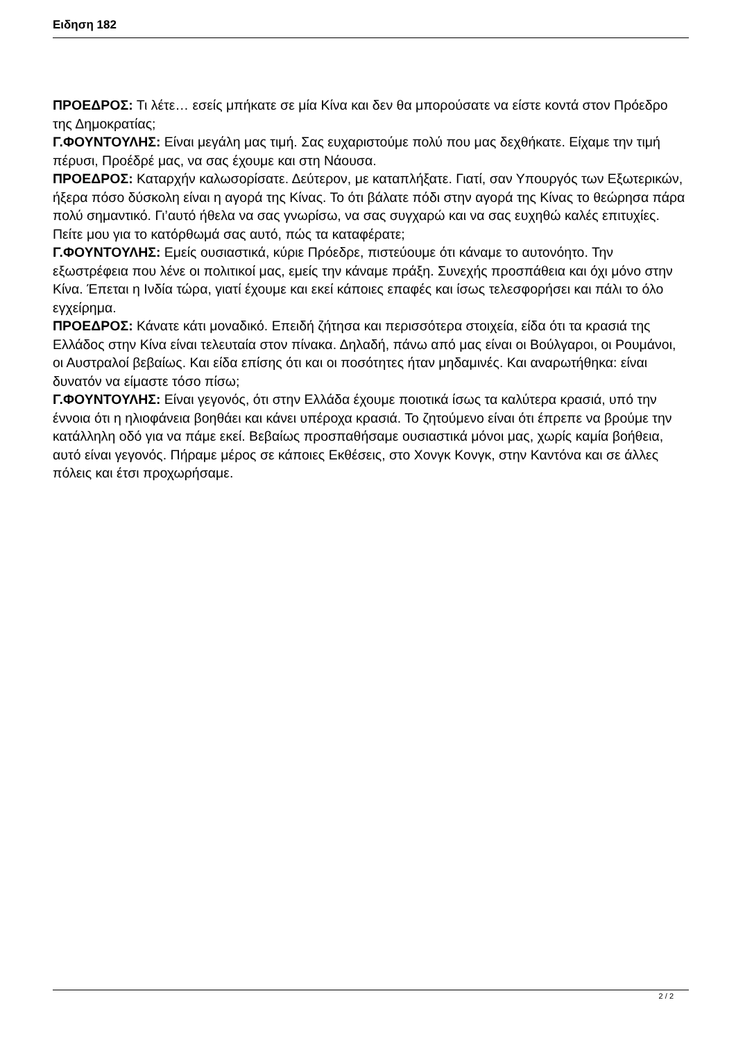Ειδηση 182
ΠΡΟΕΔΡΟΣ: Τι λέτε… εσείς μπήκατε σε μία Κίνα και δεν θα μπορούσατε να είστε κοντά στον Πρόεδρο της Δημοκρατίας;
Γ.ΦΟΥΝΤΟΥΛΗΣ: Είναι μεγάλη μας τιμή. Σας ευχαριστούμε πολύ που μας δεχθήκατε. Είχαμε την τιμή πέρυσι, Προέδρέ μας, να σας έχουμε και στη Νάουσα.
ΠΡΟΕΔΡΟΣ: Καταρχήν καλωσορίσατε. Δεύτερον, με καταπλήξατε. Γιατί, σαν Υπουργός των Εξωτερικών, ήξερα πόσο δύσκολη είναι η αγορά της Κίνας. Το ότι βάλατε πόδι στην αγορά της Κίνας το θεώρησα πάρα πολύ σημαντικό. Γι’αυτό ήθελα να σας γνωρίσω, να σας συγχαρώ και να σας ευχηθώ καλές επιτυχίες. Πείτε μου για το κατόρθωμά σας αυτό, πώς τα καταφέρατε;
Γ.ΦΟΥΝΤΟΥΛΗΣ: Εμείς ουσιαστικά, κύριε Πρόεδρε, πιστεύουμε ότι κάναμε το αυτονόητο. Την εξωστρέφεια που λένε οι πολιτικοί μας, εμείς την κάναμε πράξη. Συνεχής προσπάθεια και όχι μόνο στην Κίνα. Έπεται η Ινδία τώρα, γιατί έχουμε και εκεί κάποιες επαφές και ίσως τελεσφορήσει και πάλι το όλο εγχείρημα.
ΠΡΟΕΔΡΟΣ: Κάνατε κάτι μοναδικό. Επειδή ζήτησα και περισσότερα στοιχεία, είδα ότι τα κρασιά της Ελλάδος στην Κίνα είναι τελευταία στον πίνακα. Δηλαδή, πάνω από μας είναι οι Βούλγαροι, οι Ρουμάνοι, οι Αυστραλοί βεβαίως. Και είδα επίσης ότι και οι ποσότητες ήταν μηδαμινές. Και αναρωτήθηκα: είναι δυνατόν να είμαστε τόσο πίσω;
Γ.ΦΟΥΝΤΟΥΛΗΣ: Είναι γεγονός, ότι στην Ελλάδα έχουμε ποιοτικά ίσως τα καλύτερα κρασιά, υπό την έννοια ότι η ηλιοφάνεια βοηθάει και κάνει υπέροχα κρασιά. Το ζητούμενο είναι ότι έπρεπε να βρούμε την κατάλληλη οδό για να πάμε εκεί. Βεβαίως προσπαθήσαμε ουσιαστικά μόνοι μας, χωρίς καμία βοήθεια, αυτό είναι γεγονός. Πήραμε μέρος σε κάποιες Εκθέσεις, στο Χονγκ Κονγκ, στην Καντόνα και σε άλλες πόλεις και έτσι προχωρήσαμε.
2 / 2